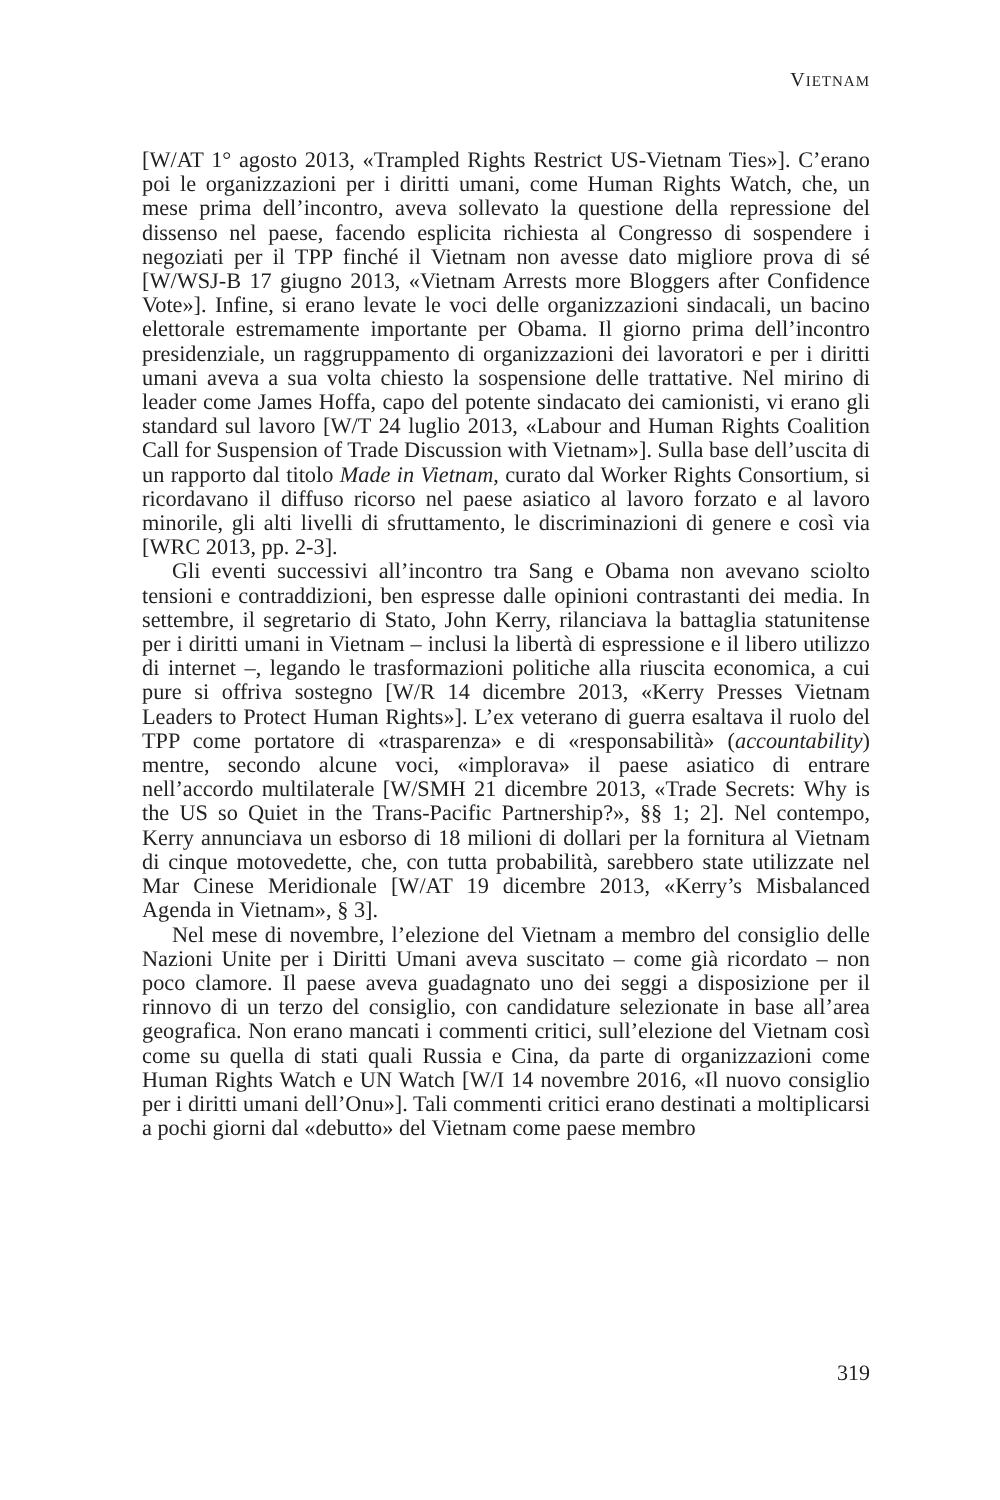VIETNAM
[W/AT 1° agosto 2013, «Trampled Rights Restrict US-Vietnam Ties»]. C’erano poi le organizzazioni per i diritti umani, come Human Rights Watch, che, un mese prima dell’incontro, aveva sollevato la questione della repressione del dissenso nel paese, facendo esplicita richiesta al Congresso di sospendere i negoziati per il TPP finché il Vietnam non avesse dato migliore prova di sé [W/WSJ-B 17 giugno 2013, «Vietnam Arrests more Bloggers after Confidence Vote»]. Infine, si erano levate le voci delle organizzazioni sindacali, un bacino elettorale estremamente importante per Obama. Il giorno prima dell’incontro presidenziale, un raggruppamento di organizzazioni dei lavoratori e per i diritti umani aveva a sua volta chiesto la sospensione delle trattative. Nel mirino di leader come James Hoffa, capo del potente sindacato dei camionisti, vi erano gli standard sul lavoro [W/T 24 luglio 2013, «Labour and Human Rights Coalition Call for Suspension of Trade Discussion with Vietnam»]. Sulla base dell’uscita di un rapporto dal titolo Made in Vietnam, curato dal Worker Rights Consortium, si ricordavano il diffuso ricorso nel paese asiatico al lavoro forzato e al lavoro minorile, gli alti livelli di sfruttamento, le discriminazioni di genere e così via [WRC 2013, pp. 2-3].
Gli eventi successivi all’incontro tra Sang e Obama non avevano sciolto tensioni e contraddizioni, ben espresse dalle opinioni contrastanti dei media. In settembre, il segretario di Stato, John Kerry, rilanciava la battaglia statunitense per i diritti umani in Vietnam – inclusi la libertà di espressione e il libero utilizzo di internet –, legando le trasformazioni politiche alla riuscita economica, a cui pure si offriva sostegno [W/R 14 dicembre 2013, «Kerry Presses Vietnam Leaders to Protect Human Rights»]. L’ex veterano di guerra esaltava il ruolo del TPP come portatore di «trasparenza» e di «responsabilità» (accountability) mentre, secondo alcune voci, «implorava» il paese asiatico di entrare nell’accordo multilaterale [W/SMH 21 dicembre 2013, «Trade Secrets: Why is the US so Quiet in the Trans-Pacific Partnership?», §§ 1; 2]. Nel contempo, Kerry annunciava un esborso di 18 milioni di dollari per la fornitura al Vietnam di cinque motovedette, che, con tutta probabilità, sarebbero state utilizzate nel Mar Cinese Meridionale [W/AT 19 dicembre 2013, «Kerry’s Misbalanced Agenda in Vietnam», § 3].
Nel mese di novembre, l’elezione del Vietnam a membro del consiglio delle Nazioni Unite per i Diritti Umani aveva suscitato – come già ricordato – non poco clamore. Il paese aveva guadagnato uno dei seggi a disposizione per il rinnovo di un terzo del consiglio, con candidature selezionate in base all’area geografica. Non erano mancati i commenti critici, sull’elezione del Vietnam così come su quella di stati quali Russia e Cina, da parte di organizzazioni come Human Rights Watch e UN Watch [W/I 14 novembre 2016, «Il nuovo consiglio per i diritti umani dell’Onu»]. Tali commenti critici erano destinati a moltiplicarsi a pochi giorni dal «debutto» del Vietnam come paese membro
319